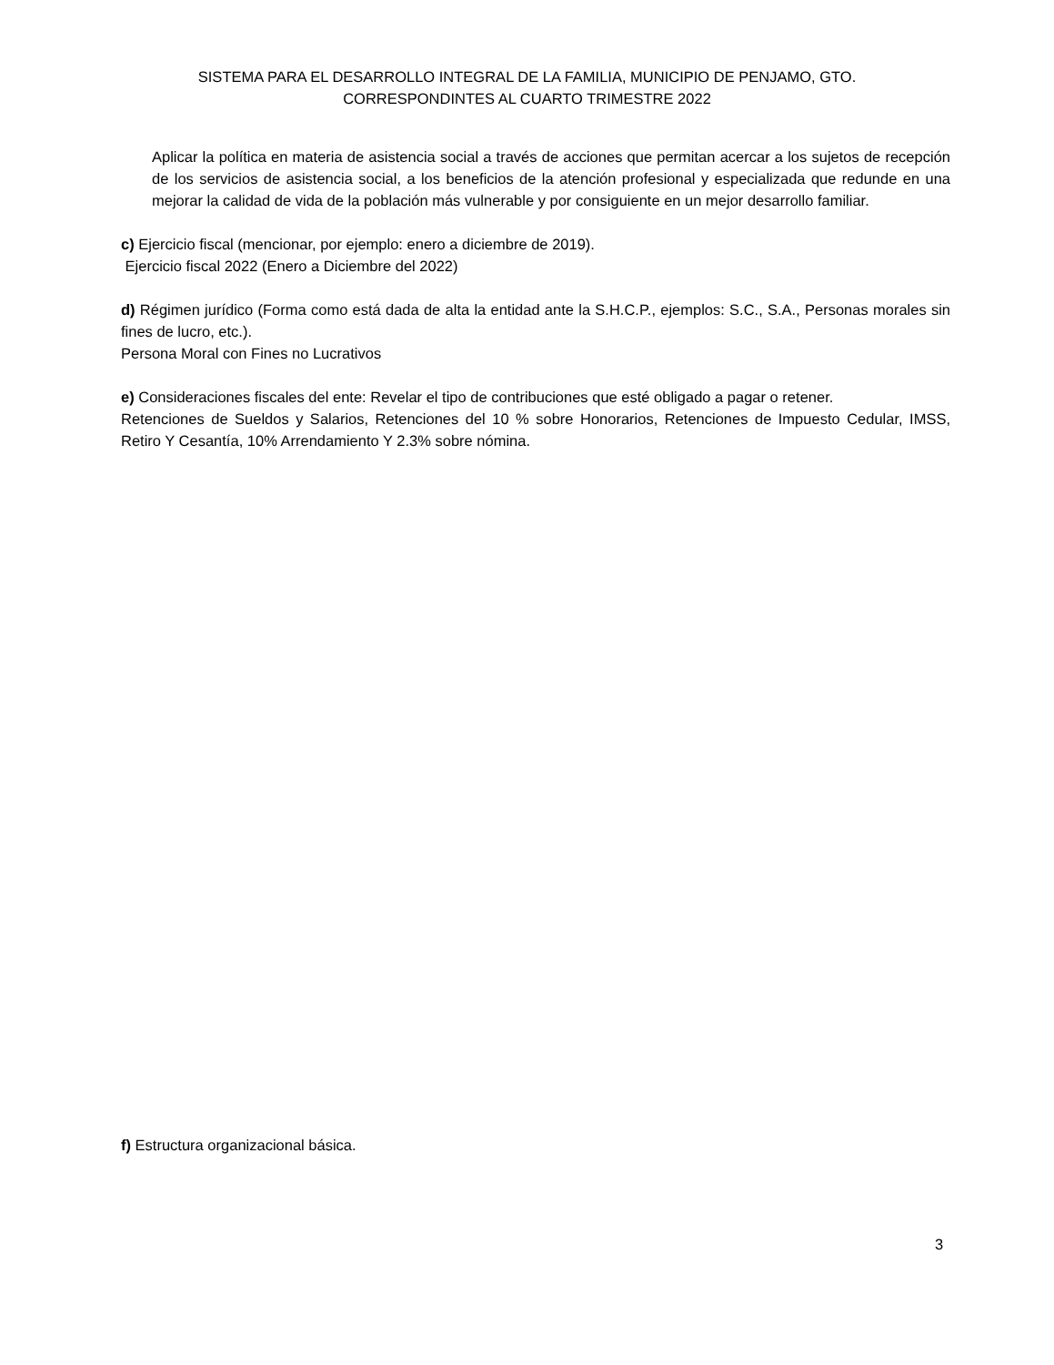SISTEMA PARA EL DESARROLLO INTEGRAL DE LA FAMILIA, MUNICIPIO DE PENJAMO, GTO.
CORRESPONDINTES AL CUARTO TRIMESTRE 2022
Aplicar la política en materia de asistencia social a través de acciones que permitan acercar a los sujetos de recepción de los servicios de asistencia social, a los beneficios de la atención profesional y especializada que redunde en una mejorar la calidad de vida de la población más vulnerable y por consiguiente en un mejor desarrollo familiar.
c) Ejercicio fiscal (mencionar, por ejemplo: enero a diciembre de 2019).
Ejercicio fiscal 2022 (Enero a Diciembre del 2022)
d) Régimen jurídico (Forma como está dada de alta la entidad ante la S.H.C.P., ejemplos: S.C., S.A., Personas morales sin fines de lucro, etc.).
Persona Moral con Fines no Lucrativos
e) Consideraciones fiscales del ente: Revelar el tipo de contribuciones que esté obligado a pagar o retener.
Retenciones de Sueldos y Salarios, Retenciones del 10 % sobre Honorarios, Retenciones de Impuesto Cedular, IMSS, Retiro Y Cesantía, 10% Arrendamiento Y 2.3% sobre nómina.
f) Estructura organizacional básica.
3